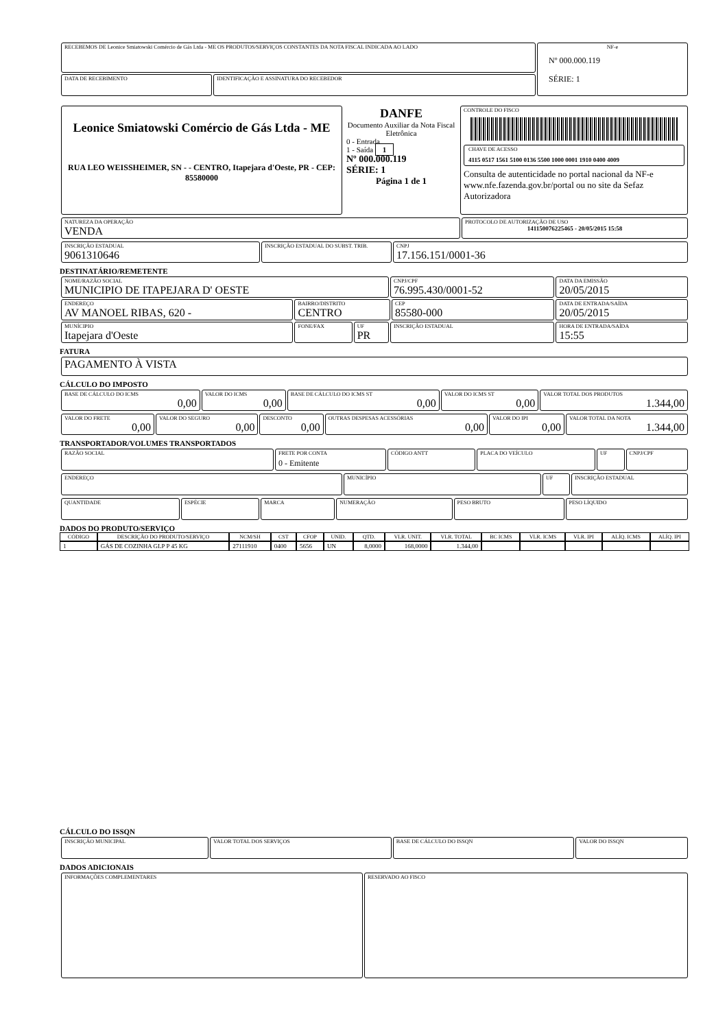| RECEBEMOS DE Leonice Smiatowski Comércio de Gás Ltda - ME OS PRODUTOS/SERVIÇOS CONSTANTES DA NOTA FISCAL INDICADA AO LADO | | NF-e Nº 000.000.119 SÉRIE: 1 |
| DATA DE RECEBIMENTO | IDENTIFICAÇÃO E ASSINATURA DO RECEBEDOR | |
| Leonice Smiatowski Comércio de Gás Ltda - ME RUA LEO WEISSHEIMER, SN - - CENTRO, Itapejara d'Oeste, PR - CEP: 85580000 | DANFE Documento Auxiliar da Nota Fiscal Eletrônica 0 - Entrada 1 - Saída 1 Nº 000.000.119 SÉRIE: 1 Página 1 de 1 | CONTROLE DO FISCO CHAVE DE ACESSO 4115 0517 1561 5100 0136 5500 1000 0001 1910 0400 4009 Consulta de autenticidade no portal nacional da NF-e www.nfe.fazenda.gov.br/portal ou no site da Sefaz Autorizadora |
| NATUREZA DA OPERAÇÃO VENDA | PROTOCOLO DE AUTORIZAÇÃO DE USO 141150076225465 - 20/05/2015 15:58 |
| INSCRIÇÃO ESTADUAL 9061310646 | INSCRIÇÃO ESTADUAL DO SUBST. TRIB. | CNPJ 17.156.151/0001-36 |
DESTINATÁRIO/REMETENTE
| NOME/RAZÃO SOCIAL MUNICIPIO DE ITAPEJARA D' OESTE | | | CNPJ/CPF 76.995.430/0001-52 | | DATA DA EMISSÃO 20/05/2015 |
| ENDEREÇO AV MANOEL RIBAS, 620 - | BAIRRO/DISTRITO CENTRO | | | CEP 85580-000 | DATA DE ENTRADA/SAÍDA 20/05/2015 |
| MUNÍCIPIO Itapejara d'Oeste | FONE/FAX | UF PR | INSCRIÇÃO ESTADUAL | | HORA DE ENTRADA/SAÍDA 15:55 |
FATURA
| PAGAMENTO À VISTA |
CÁLCULO DO IMPOSTO
| BASE DE CÁLCULO DO ICMS 0,00 | VALOR DO ICMS 0,00 | BASE DE CÁLCULO DO ICMS ST 0,00 | VALOR DO ICMS ST 0,00 | VALOR TOTAL DOS PRODUTOS 1.344,00 |
| VALOR DO FRETE 0,00 | VALOR DO SEGURO 0,00 | DESCONTO 0,00 | OUTRAS DESPESAS ACESSÓRIAS 0,00 | VALOR DO IPI 0,00 | VALOR TOTAL DA NOTA 1.344,00 |
TRANSPORTADOR/VOLUMES TRANSPORTADOS
| RAZÃO SOCIAL | FRETE POR CONTA 0 - Emitente | CÓDIGO ANTT | PLACA DO VEÍCULO | UF | CNPJ/CPF |
| ENDEREÇO | MUNICÍPIO | UF | INSCRIÇÃO ESTADUAL |
| QUANTIDADE | ESPÉCIE | MARCA | NUMERAÇÃO | PESO BRUTO | PESO LÍQUIDO |
DADOS DO PRODUTO/SERVIÇO
| CÓDIGO | DESCRIÇÃO DO PRODUTO/SERVIÇO | NCM/SH | CST | CFOP | UNID. | QTD. | VLR. UNIT. | VLR. TOTAL | BC ICMS | VLR. ICMS | VLR. IPI | ALÍQ. ICMS | ALÍQ. IPI |
| --- | --- | --- | --- | --- | --- | --- | --- | --- | --- | --- | --- | --- | --- |
| 1 | GÁS DE COZINHA GLP P 45 KG | 27111910 | 0400 | 5656 | UN | 8,0000 | 168,0000 | 1.344,00 | | | | | |
CÁLCULO DO ISSQN
| INSCRIÇÃO MUNICIPAL | VALOR TOTAL DOS SERVIÇOS | BASE DE CÁLCULO DO ISSQN | VALOR DO ISSQN |
DADOS ADICIONAIS
| INFORMAÇÕES COMPLEMENTARES | RESERVADO AO FISCO |